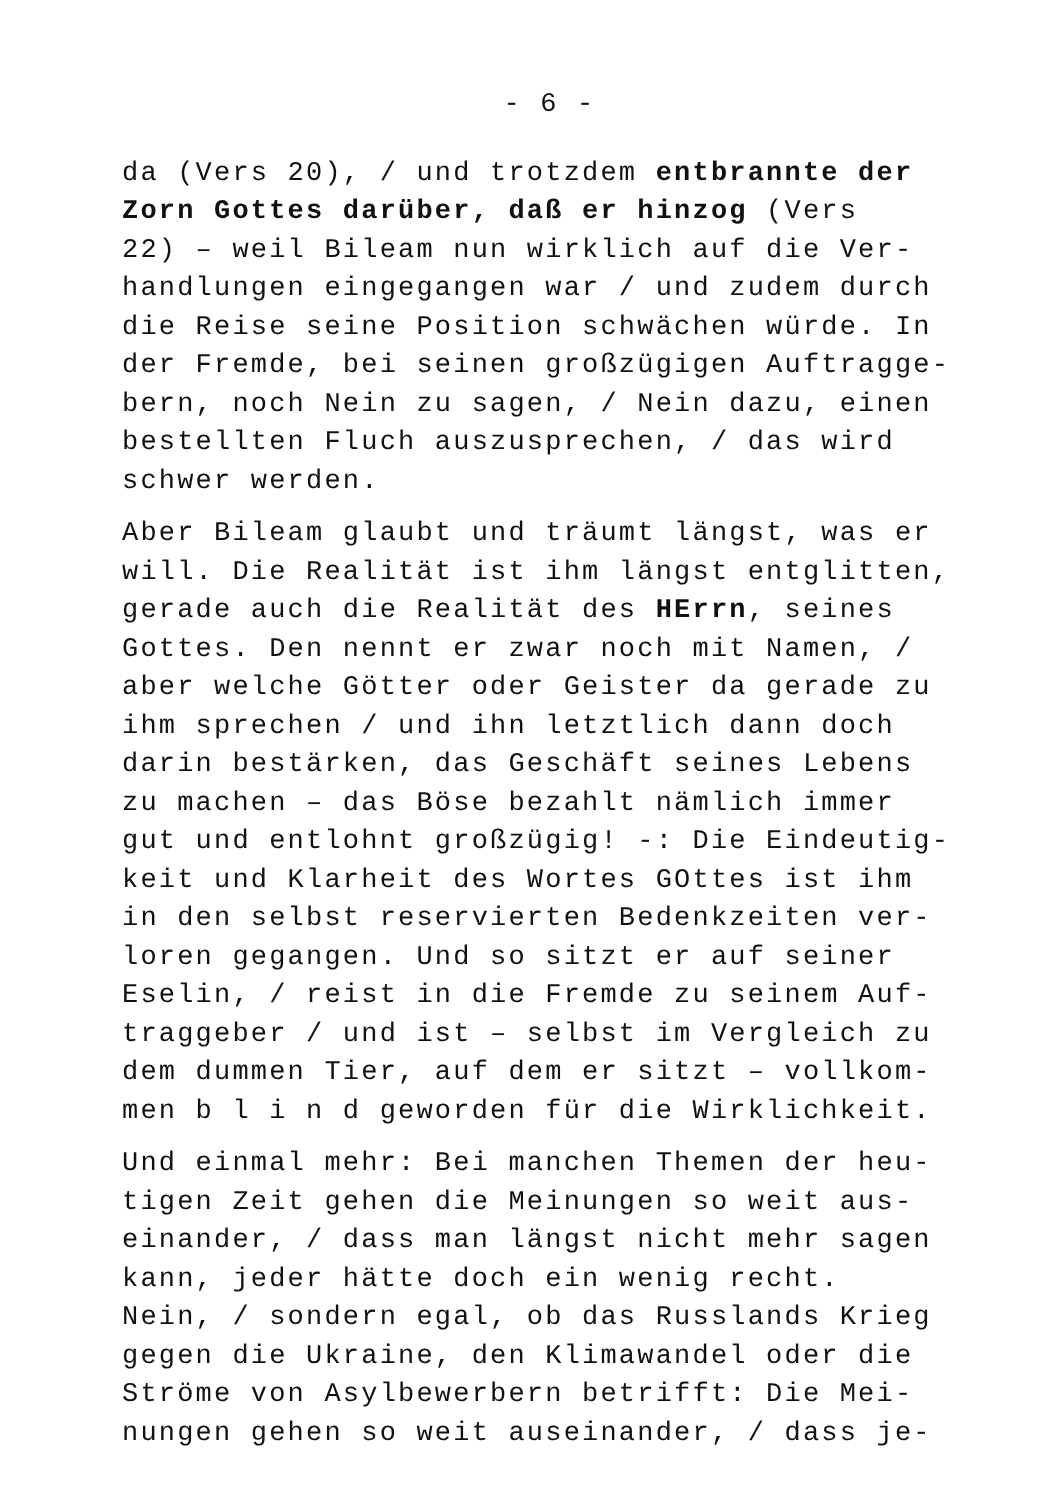- 6 -
da (Vers 20), / und trotzdem entbrannte der
Zorn Gottes darüber, daß er hinzog (Vers
22) – weil Bileam nun wirklich auf die Ver-
handlungen eingegangen war / und zudem durch
die Reise seine Position schwächen würde. In
der Fremde, bei seinen großzügigen Auftragge-
bern, noch Nein zu sagen, / Nein dazu, einen
bestellten Fluch auszusprechen, / das wird
schwer werden.
Aber Bileam glaubt und träumt längst, was er
will. Die Realität ist ihm längst entglitten,
gerade auch die Realität des HErrn, seines
Gottes. Den nennt er zwar noch mit Namen, /
aber welche Götter oder Geister da gerade zu
ihm sprechen / und ihn letztlich dann doch
darin bestärken, das Geschäft seines Lebens
zu machen – das Böse bezahlt nämlich immer
gut und entlohnt großzügig! -: Die Eindeutig-
keit und Klarheit des Wortes GOttes ist ihm
in den selbst reservierten Bedenkzeiten ver-
loren gegangen. Und so sitzt er auf seiner
Eselin, / reist in die Fremde zu seinem Auf-
traggeber / und ist – selbst im Vergleich zu
dem dummen Tier, auf dem er sitzt – vollkom-
men b l i n d geworden für die Wirklichkeit.
Und einmal mehr: Bei manchen Themen der heu-
tigen Zeit gehen die Meinungen so weit aus-
einander, / dass man längst nicht mehr sagen
kann, jeder hätte doch ein wenig recht.
Nein, / sondern egal, ob das Russlands Krieg
gegen die Ukraine, den Klimawandel oder die
Ströme von Asylbewerbern betrifft: Die Mei-
nungen gehen so weit auseinander, / dass je-